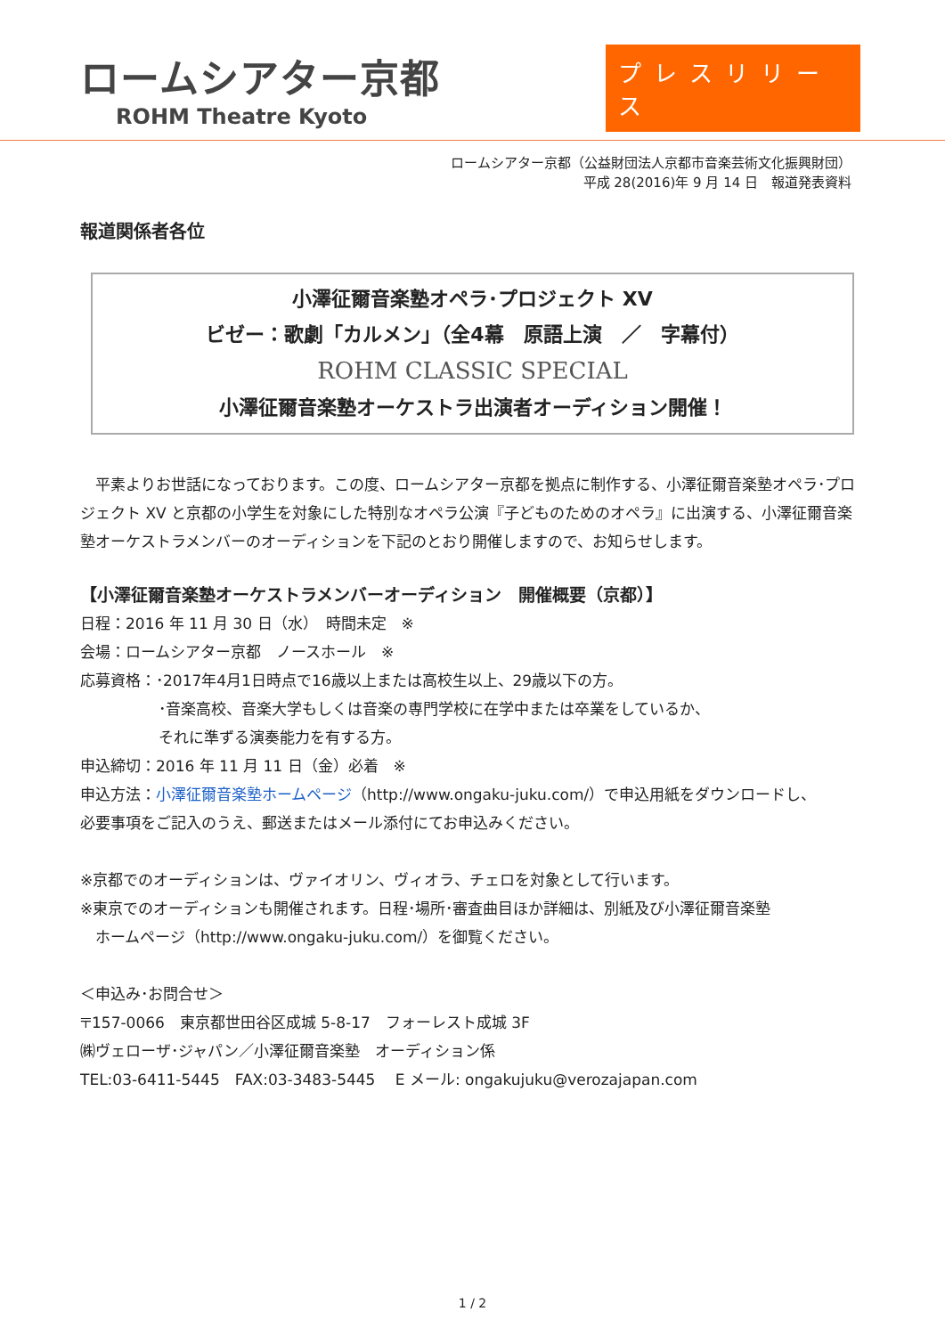ロームシアター京都
ROHM Theatre Kyoto
プレスリリース
ロームシアター京都（公益財団法人京都市音楽芸術文化振興財団）
平成 28(2016)年 9 月 14 日　報道発表資料
報道関係者各位
小澤征爾音楽塾オペラ･プロジェクト XV
ビゼー：歌劇「カルメン」（全4幕　原語上演　／　字幕付）
ROHM CLASSIC SPECIAL
小澤征爾音楽塾オーケストラ出演者オーディション開催！
　平素よりお世話になっております。この度、ロームシアター京都を拠点に制作する、小澤征爾音楽塾オペラ･プロジェクト XV と京都の小学生を対象にした特別なオペラ公演『子どものためのオペラ』に出演する、小澤征爾音楽塾オーケストラメンバーのオーディションを下記のとおり開催しますので、お知らせします。
【小澤征爾音楽塾オーケストラメンバーオーディション　開催概要（京都）】
日程：2016 年 11 月 30 日（水）　時間未定　※
会場：ロームシアター京都　ノースホール　※
応募資格：･2017年4月1日時点で16歳以上または高校生以上、29歳以下の方。
･音楽高校、音楽大学もしくは音楽の専門学校に在学中または卒業をしているか、
それに準ずる演奏能力を有する方。
申込締切：2016 年 11 月 11 日（金）必着　※
申込方法：小澤征爾音楽塾ホームページ（http://www.ongaku-juku.com/）で申込用紙をダウンロードし、
必要事項をご記入のうえ、郵送またはメール添付にてお申込みください。
※京都でのオーディションは、ヴァイオリン、ヴィオラ、チェロを対象として行います。
※東京でのオーディションも開催されます。日程･場所･審査曲目ほか詳細は、別紙及び小澤征爾音楽塾
　ホームページ（http://www.ongaku-juku.com/）を御覧ください。
＜申込み･お問合せ＞
〒157-0066　東京都世田谷区成城 5-8-17　フォーレスト成城 3F
㈱ヴェローザ･ジャパン／小澤征爾音楽塾　オーディション係
TEL:03-6411-5445　FAX:03-3483-5445　 E メール: ongakujuku@verozajapan.com
1 / 2